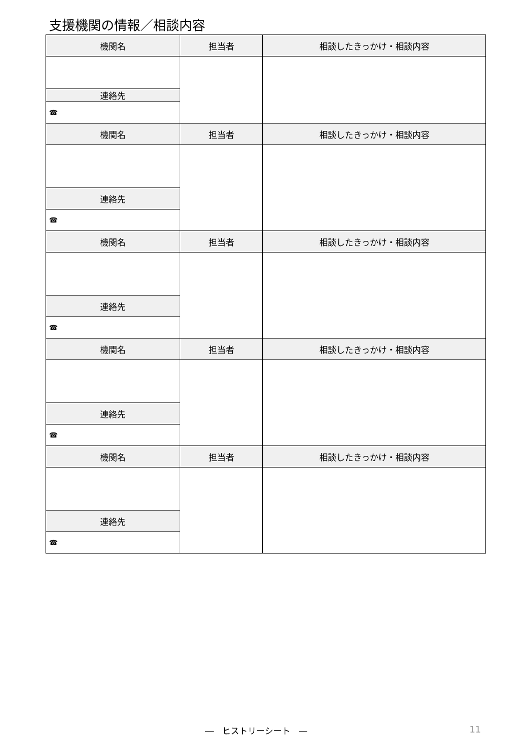支援機関の情報／相談内容
| 機関名 | 担当者 | 相談したきっかけ・相談内容 |
| --- | --- | --- |
| 連絡先 | | |
| ☎ | | |
| 機関名 | 担当者 | 相談したきっかけ・相談内容 |
| 連絡先 | | |
| ☎ | | |
| 機関名 | 担当者 | 相談したきっかけ・相談内容 |
| 連絡先 | | |
| ☎ | | |
| 機関名 | 担当者 | 相談したきっかけ・相談内容 |
| 連絡先 | | |
| ☎ | | |
| 機関名 | 担当者 | 相談したきっかけ・相談内容 |
| 連絡先 | | |
| ☎ | | |
―　ヒストリーシート　― 11